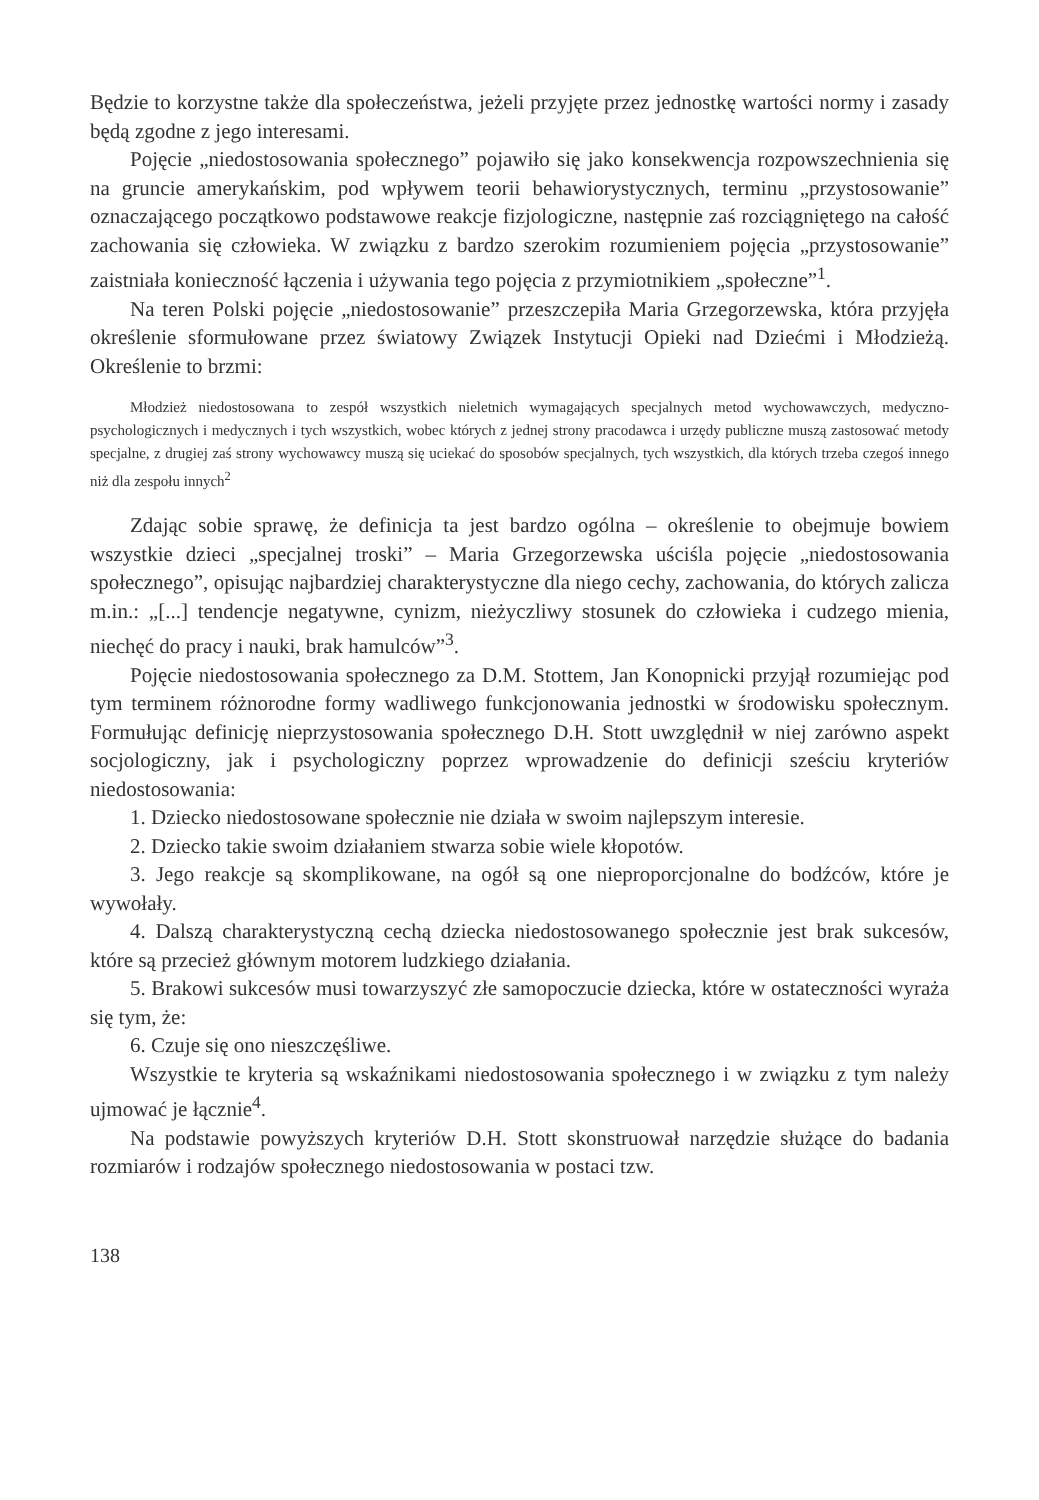Będzie to korzystne także dla społeczeństwa, jeżeli przyjęte przez jednostkę wartości normy i zasady będą zgodne z jego interesami.
Pojęcie „niedostosowania społecznego” pojawiło się jako konsekwencja rozpowszechnienia się na gruncie amerykańskim, pod wpływem teorii behawiorystycznych, terminu „przystosowanie” oznaczającego początkowo podstawowe reakcje fizjologiczne, następnie zaś rozciągniętego na całość zachowania się człowieka. W związku z bardzo szerokim rozumieniem pojęcia „przystosowanie” zaistniała konieczność łączenia i używania tego pojęcia z przymiotnikiem „społeczne”<sup>1</sup>.
Na teren Polski pojęcie „niedostosowanie” przeszczepiła Maria Grzegorzewska, która przyjęła określenie sformułowane przez światowy Związek Instytucji Opieki nad Dziećmi i Młodzieżą. Określenie to brzmi:
Młodzież niedostosowana to zespół wszystkich nieletnich wymagających specjalnych metod wychowawczych, medyczno-psychologicznych i medycznych i tych wszystkich, wobec których z jednej strony pracodawca i urzędy publiczne muszą zastosować metody specjalne, z drugiej zaś strony wychowawcy muszą się uciekać do sposobów specjalnych, tych wszystkich, dla których trzeba czegoś innego niż dla zespołu innych<sup>2</sup>
Zdając sobie sprawę, że definicja ta jest bardzo ogólna – określenie to obejmuje bowiem wszystkie dzieci „specjalnej troski” – Maria Grzegorzewska uściśla pojęcie „niedostosowania społecznego”, opisując najbardziej charakterystyczne dla niego cechy, zachowania, do których zalicza m.in.: „[...] tendencje negatywne, cynizm, nieżyczliwy stosunek do człowieka i cudzego mienia, niechęć do pracy i nauki, brak hamulców”<sup>3</sup>.
Pojęcie niedostosowania społecznego za D.M. Stottem, Jan Konopnicki przyjął rozumiejąc pod tym terminem różnorodne formy wadliwego funkcjonowania jednostki w środowisku społecznym. Formułując definicję nieprzystosowania społecznego D.H. Stott uwzględnił w niej zarówno aspekt socjologiczny, jak i psychologiczny poprzez wprowadzenie do definicji sześciu kryteriów niedostosowania:
1. Dziecko niedostosowane społecznie nie działa w swoim najlepszym interesie.
2. Dziecko takie swoim działaniem stwarza sobie wiele kłopotów.
3. Jego reakcje są skomplikowane, na ogół są one nieproporcjonalne do bodźców, które je wywołały.
4. Dalszą charakterystyczną cechą dziecka niedostosowanego społecznie jest brak sukcesów, które są przecież głównym motorem ludzkiego działania.
5. Brakowi sukcesów musi towarzyszyć złe samopoczucie dziecka, które w ostateczności wyraża się tym, że:
6. Czuje się ono nieszczęśliwe.
Wszystkie te kryteria są wskaźnikami niedostosowania społecznego i w związku z tym należy ujmować je łącznie<sup>4</sup>.
Na podstawie powyższych kryteriów D.H. Stott skonstruował narzędzie służące do badania rozmiarów i rodzajów społecznego niedostosowania w postaci tzw.
138